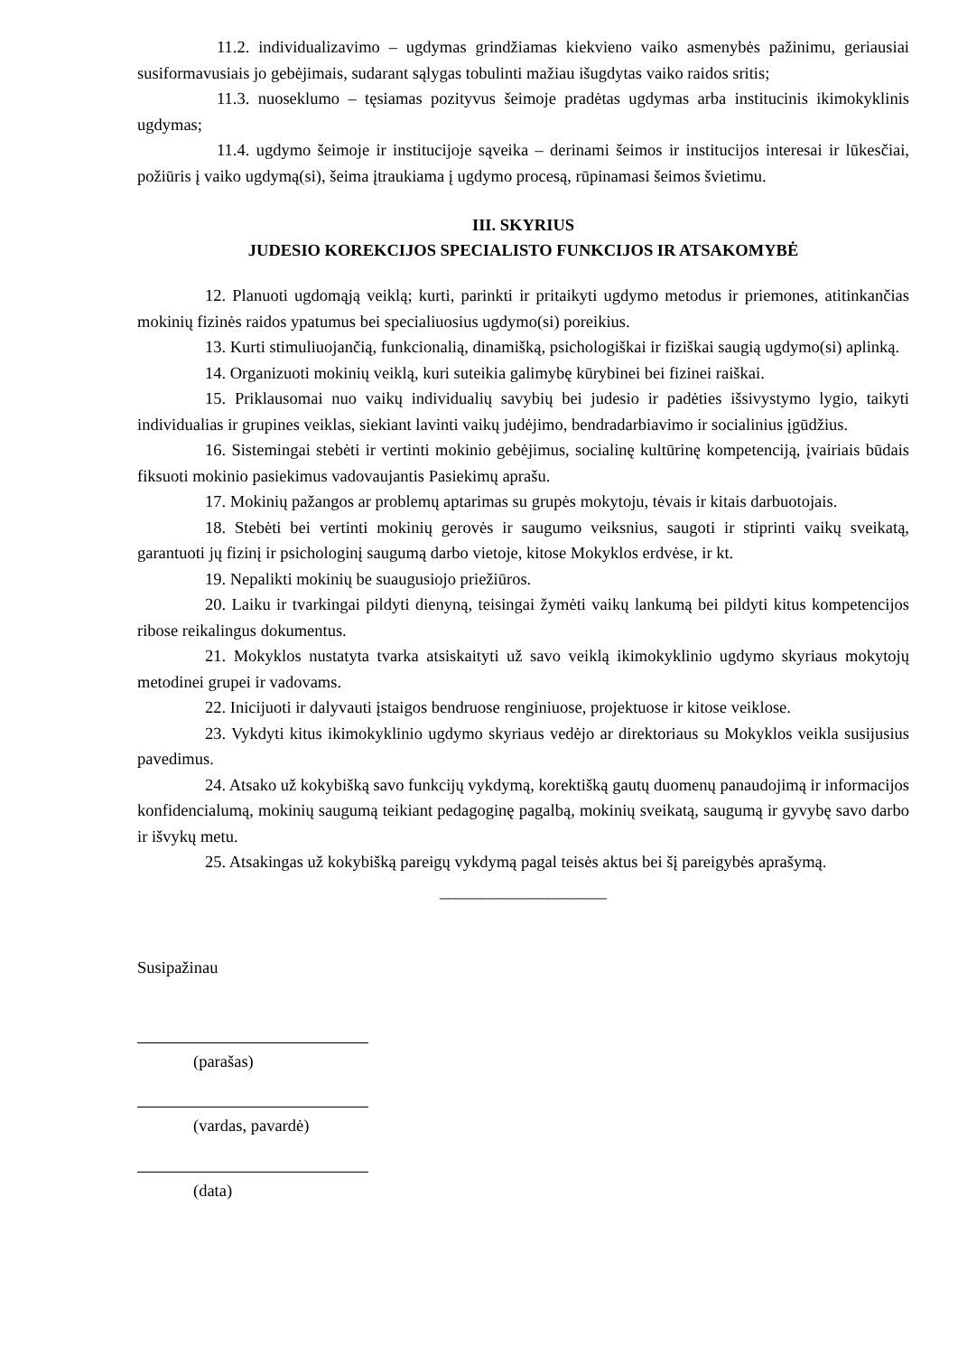11.2. individualizavimo – ugdymas grindžiamas kiekvieno vaiko asmenybės pažinimu, geriausiai susiformavusiais jo gebėjimais, sudarant sąlygas tobulinti mažiau išugdytas vaiko raidos sritis;
11.3. nuoseklumo – tęsiamas pozityvus šeimoje pradėtas ugdymas arba institucinis ikimokyklinis ugdymas;
11.4. ugdymo šeimoje ir institucijoje sąveika – derinami šeimos ir institucijos interesai ir lūkesčiai, požiūris į vaiko ugdymą(si), šeima įtraukiama į ugdymo procesą, rūpinamasi šeimos švietimu.
III. SKYRIUS
JUDESIO KOREKCIJOS SPECIALISTO FUNKCIJOS IR ATSAKOMYBĖ
12. Planuoti ugdomąją veiklą; kurti, parinkti ir pritaikyti ugdymo metodus ir priemones, atitinkančias mokinių fizinės raidos ypatumus bei specialiuosius ugdymo(si) poreikius.
13. Kurti stimuliuojančią, funkcionalią, dinamišką, psichologiškai ir fiziškai saugią ugdymo(si) aplinką.
14. Organizuoti mokinių veiklą, kuri suteikia galimybę kūrybinei bei fizinei raiškai.
15. Priklausomai nuo vaikų individualių savybių bei judesio ir padėties išsivystymo lygio, taikyti individualias ir grupines veiklas, siekiant lavinti vaikų judėjimo, bendradarbiavimo ir socialinius įgūdžius.
16. Sistemingai stebėti ir vertinti mokinio gebėjimus, socialinę kultūrinę kompetenciją, įvairiais būdais fiksuoti mokinio pasiekimus vadovaujantis Pasiekimų aprašu.
17. Mokinių pažangos ar problemų aptarimas su grupės mokytoju, tėvais ir kitais darbuotojais.
18. Stebėti bei vertinti mokinių gerovės ir saugumo veiksnius, saugoti ir stiprinti vaikų sveikatą, garantuoti jų fizinį ir psichologinį saugumą darbo vietoje, kitose Mokyklos erdvėse, ir kt.
19. Nepalikti mokinių be suaugusiojo priežiūros.
20. Laiku ir tvarkingai pildyti dienyną, teisingai žymėti vaikų lankumą bei pildyti kitus kompetencijos ribose reikalingus dokumentus.
21. Mokyklos nustatyta tvarka atsiskaityti už savo veiklą ikimokyklinio ugdymo skyriaus mokytojų metodinei grupei ir vadovams.
22. Inicijuoti ir dalyvauti įstaigos bendruose renginiuose, projektuose ir kitose veiklose.
23. Vykdyti kitus ikimokyklinio ugdymo skyriaus vedėjo ar direktoriaus su Mokyklos veikla susijusius pavedimus.
24. Atsako už kokybišką savo funkcijų vykdymą, korektišką gautų duomenų panaudojimą ir informacijos konfidencialumą, mokinių saugumą teikiant pedagoginę pagalbą, mokinių sveikatą, saugumą ir gyvybę savo darbo ir išvykų metu.
25. Atsakingas už kokybišką pareigų vykdymą pagal teisės aktus bei šį pareigybės aprašymą.
____________________
Susipažinau
(parašas)
(vardas, pavardė)
(data)